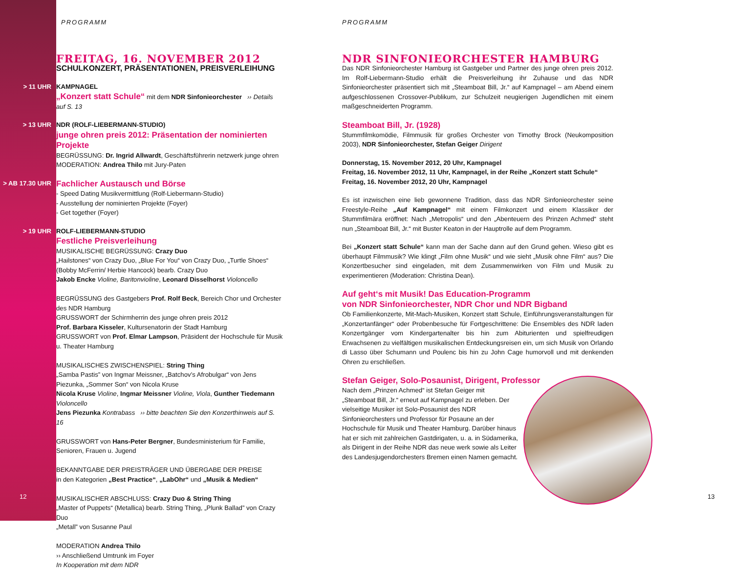PROGRAMM
FREITAG, 16. NOVEMBER 2012
SCHULKONZERT, PRÄSENTATIONEN, PREISVERLEIHUNG
> 11 UHR KAMPNAGEL
„Konzert statt Schule“ mit dem NDR Sinfonieorchester ›› Details auf S. 13
> 13 UHR NDR (ROLF-LIEBERMANN-STUDIO)
junge ohren preis 2012: Präsentation der nominierten Projekte
BEGRÜSSUNG: Dr. Ingrid Allwardt, Geschäftsführerin netzwerk junge ohren
MODERATION: Andrea Thilo mit Jury-Paten
> AB 17.30 UHR
Fachlicher Austausch und Börse
- Speed Dating Musikvermittlung (Rolf-Liebermann-Studio)
- Ausstellung der nominierten Projekte (Foyer)
- Get together (Foyer)
> 19 UHR ROLF-LIEBERMANN-STUDIO
Festliche Preisverleihung
MUSIKALISCHE BEGRÜSSUNG: Crazy Duo
„Hailstones“ von Crazy Duo, „Blue For You“ von Crazy Duo, „Turtle Shoes“ (Bobby McFerrin/ Herbie Hancock) bearb. Crazy Duo
Jakob Encke Violine, Baritonvioline, Leonard Disselhorst Violoncello
BEGRÜSSUNG des Gastgebers Prof. Rolf Beck, Bereich Chor und Orchester des NDR Hamburg
GRUSSWORT der Schirmherrin des junge ohren preis 2012
Prof. Barbara Kisseler, Kultursenatorin der Stadt Hamburg
GRUSSWORT von Prof. Elmar Lampson, Präsident der Hochschule für Musik u. Theater Hamburg
MUSIKALISCHES ZWISCHENSPIEL: String Thing
„Samba Pastis” von Ingmar Meissner, „Batchov’s Afrobulgar“ von Jens Piezunka, „Sommer Son“ von Nicola Kruse
Nicola Kruse Violine, Ingmar Meissner Violine, Viola, Gunther Tiedemann Violoncello
Jens Piezunka Kontrabass ›› bitte beachten Sie den Konzerthinweis auf S. 16
GRUSSWORT von Hans-Peter Bergner, Bundesministerium für Familie, Senioren, Frauen u. Jugend
BEKANNTGABE DER PREISTRÄGER UND ÜBERGABE DER PREISE
in den Kategorien „Best Practice“, „LabOhr“ und „Musik & Medien“
MUSIKALISCHER ABSCHLUSS: Crazy Duo & String Thing
„Master of Puppets“ (Metallica) bearb. String Thing, „Plunk Ballad” von Crazy Duo
„Metall” von Susanne Paul
MODERATION Andrea Thilo
›› Anschließend Umtrunk im Foyer
In Kooperation mit dem NDR
PROGRAMM
NDR SINFONIEORCHESTER HAMBURG
Das NDR Sinfonieorchester Hamburg ist Gastgeber und Partner des junge ohren preis 2012. Im Rolf-Liebermann-Studio erhält die Preisverleihung ihr Zuhause und das NDR Sinfonieorchester präsentiert sich mit „Steamboat Bill, Jr.“ auf Kampnagel – am Abend einem aufgeschlossenen Crossover-Publikum, zur Schulzeit neugierigen Jugendlichen mit einem maßgeschneiderten Programm.
Steamboat Bill, Jr. (1928)
Stummfilmkomödie, Filmmusik für großes Orchester von Timothy Brock (Neukomposition 2003), NDR Sinfonieorchester, Stefan Geiger Dirigent
Donnerstag, 15. November 2012, 20 Uhr, Kampnagel
Freitag, 16. November 2012, 11 Uhr, Kampnagel, in der Reihe „Konzert statt Schule“
Freitag, 16. November 2012, 20 Uhr, Kampnagel
Es ist inzwischen eine lieb gewonnene Tradition, dass das NDR Sinfonieorchester seine Freestyle-Reihe „Auf Kampnagel“ mit einem Filmkonzert und einem Klassiker der Stummfilmära eröffnet: Nach „Metropolis“ und den „Abenteuern des Prinzen Achmed“ steht nun „Steamboat Bill, Jr.“ mit Buster Keaton in der Hauptrolle auf dem Programm.
Bei „Konzert statt Schule“ kann man der Sache dann auf den Grund gehen. Wieso gibt es überhaupt Filmmusik? Wie klingt „Film ohne Musik“ und wie sieht „Musik ohne Film“ aus? Die Konzertbesucher sind eingeladen, mit dem Zusammenwirken von Film und Musik zu experimentieren (Moderation: Christina Dean).
Auf geht‘s mit Musik! Das Education-Programm
von NDR Sinfonieorchester, NDR Chor und NDR Bigband
Ob Familienkonzerte, Mit-Mach-Musiken, Konzert statt Schule, Einführungsveranstaltungen für „Konzertanfänger“ oder Probenbesuche für Fortgeschrittene: Die Ensembles des NDR laden Konzertgänger vom Kindergartenalter bis hin zum Abiturienten und spielfreudigen Erwachsenen zu vielfältigen musikalischen Entdeckungsreisen ein, um sich Musik von Orlando di Lasso über Schumann und Poulenc bis hin zu John Cage humorvoll und mit denkenden Ohren zu erschließen.
Stefan Geiger, Solo-Posaunist, Dirigent, Professor
Nach dem „Prinzen Achmed“ ist Stefan Geiger mit „Steamboat Bill, Jr.“ erneut auf Kampnagel zu erleben. Der vielseitige Musiker ist Solo-Posaunist des NDR Sinfonieorchesters und Professor für Posaune an der Hochschule für Musik und Theater Hamburg. Darüber hinaus hat er sich mit zahlreichen Gastdirigaten, u. a. in Südamerika, als Dirigent in der Reihe NDR das neue werk sowie als Leiter des Landesjugendorchesters Bremen einen Namen gemacht.
12 13